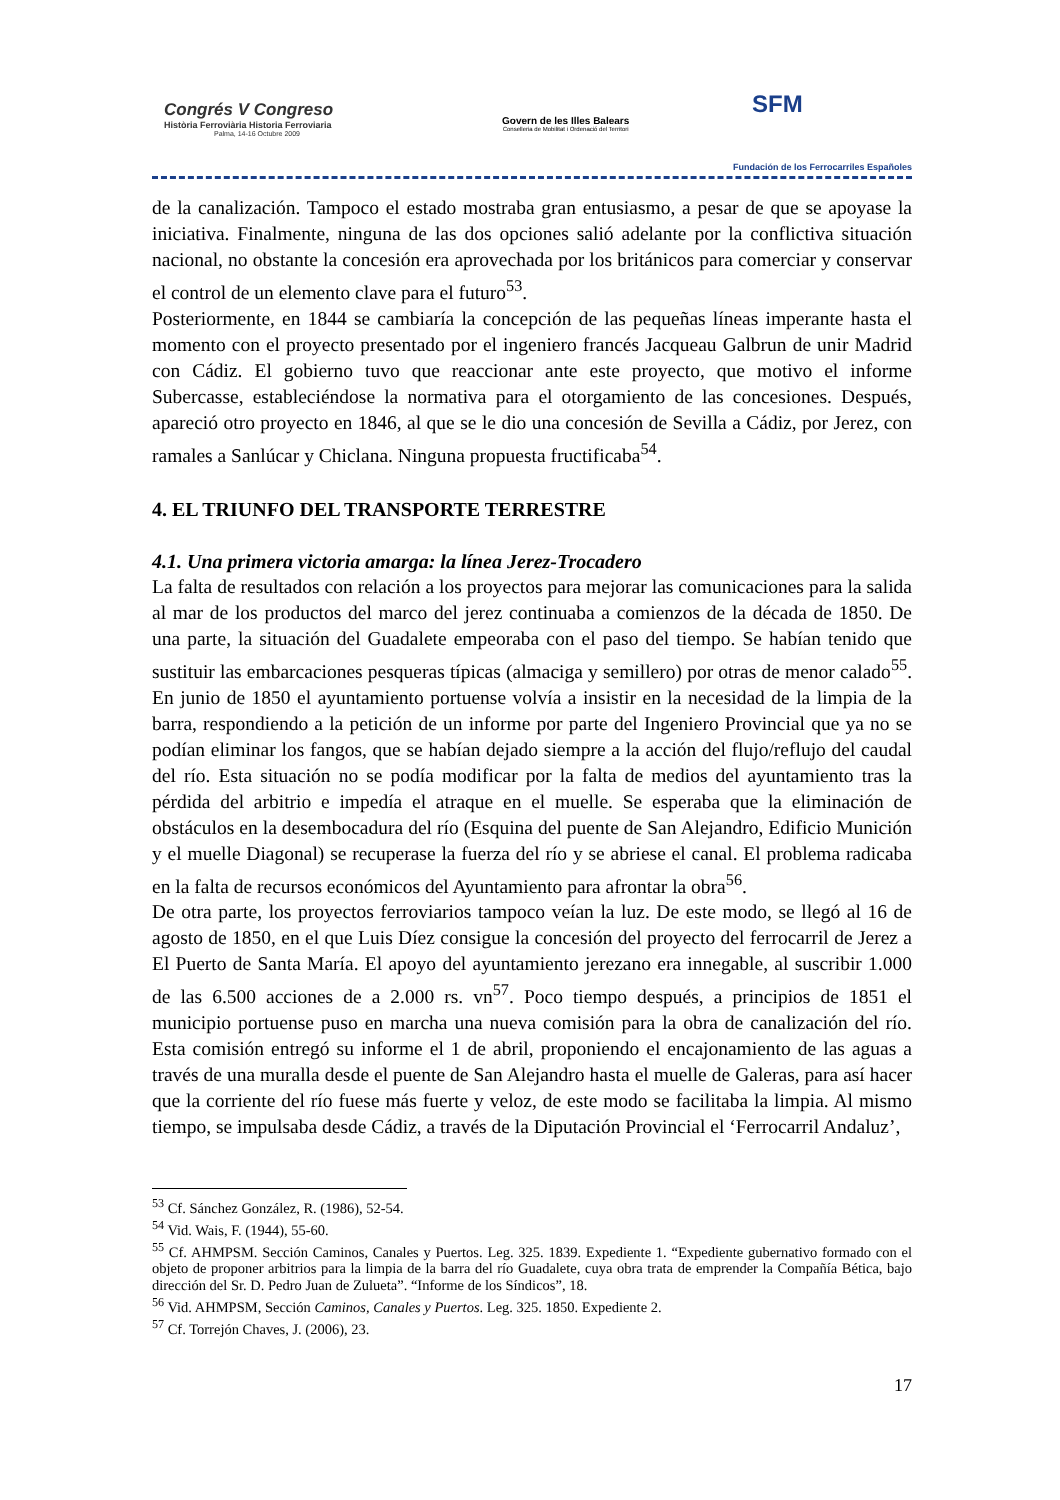Congrés V Congreso
Història Ferroviària Historia Ferroviaria
Palma, 14-16 Octubre 2009
Govern de les Illes Balears
Conselleria de Mobilitat i Ordenació del Territori
SFM
Fundación de los Ferrocarriles Españoles
de la canalización. Tampoco el estado mostraba gran entusiasmo, a pesar de que se apoyase la iniciativa. Finalmente, ninguna de las dos opciones salió adelante por la conflictiva situación nacional, no obstante la concesión era aprovechada por los británicos para comerciar y conservar el control de un elemento clave para el futuro<sup>53</sup>.
Posteriormente, en 1844 se cambiaría la concepción de las pequeñas líneas imperante hasta el momento con el proyecto presentado por el ingeniero francés Jacqueau Galbrun de unir Madrid con Cádiz. El gobierno tuvo que reaccionar ante este proyecto, que motivo el informe Subercasse, estableciéndose la normativa para el otorgamiento de las concesiones. Después, apareció otro proyecto en 1846, al que se le dio una concesión de Sevilla a Cádiz, por Jerez, con ramales a Sanlúcar y Chiclana. Ninguna propuesta fructificaba<sup>54</sup>.
4. EL TRIUNFO DEL TRANSPORTE TERRESTRE
4.1. Una primera victoria amarga: la línea Jerez-Trocadero
La falta de resultados con relación a los proyectos para mejorar las comunicaciones para la salida al mar de los productos del marco del jerez continuaba a comienzos de la década de 1850. De una parte, la situación del Guadalete empeoraba con el paso del tiempo. Se habían tenido que sustituir las embarcaciones pesqueras típicas (almaciga y semillero) por otras de menor calado<sup>55</sup>. En junio de 1850 el ayuntamiento portuense volvía a insistir en la necesidad de la limpia de la barra, respondiendo a la petición de un informe por parte del Ingeniero Provincial que ya no se podían eliminar los fangos, que se habían dejado siempre a la acción del flujo/reflujo del caudal del río. Esta situación no se podía modificar por la falta de medios del ayuntamiento tras la pérdida del arbitrio e impedía el atraque en el muelle. Se esperaba que la eliminación de obstáculos en la desembocadura del río (Esquina del puente de San Alejandro, Edificio Munición y el muelle Diagonal) se recuperase la fuerza del río y se abriese el canal. El problema radicaba en la falta de recursos económicos del Ayuntamiento para afrontar la obra<sup>56</sup>.
De otra parte, los proyectos ferroviarios tampoco veían la luz. De este modo, se llegó al 16 de agosto de 1850, en el que Luis Díez consigue la concesión del proyecto del ferrocarril de Jerez a El Puerto de Santa María. El apoyo del ayuntamiento jerezano era innegable, al suscribir 1.000 de las 6.500 acciones de a 2.000 rs. vn<sup>57</sup>. Poco tiempo después, a principios de 1851 el municipio portuense puso en marcha una nueva comisión para la obra de canalización del río. Esta comisión entregó su informe el 1 de abril, proponiendo el encajonamiento de las aguas a través de una muralla desde el puente de San Alejandro hasta el muelle de Galeras, para así hacer que la corriente del río fuese más fuerte y veloz, de este modo se facilitaba la limpia. Al mismo tiempo, se impulsaba desde Cádiz, a través de la Diputación Provincial el ‘Ferrocarril Andaluz’,
<sup>53</sup> Cf. Sánchez González, R. (1986), 52-54.
<sup>54</sup> Vid. Wais, F. (1944), 55-60.
<sup>55</sup> Cf. AHMPSM. Sección Caminos, Canales y Puertos. Leg. 325. 1839. Expediente 1. “Expediente gubernativo formado con el objeto de proponer arbitrios para la limpia de la barra del río Guadalete, cuya obra trata de emprender la Compañía Bética, bajo dirección del Sr. D. Pedro Juan de Zulueta”. “Informe de los Síndicos”, 18.
<sup>56</sup> Vid. AHMPSM, Sección Caminos, Canales y Puertos. Leg. 325. 1850. Expediente 2.
<sup>57</sup> Cf. Torrejón Chaves, J. (2006), 23.
17